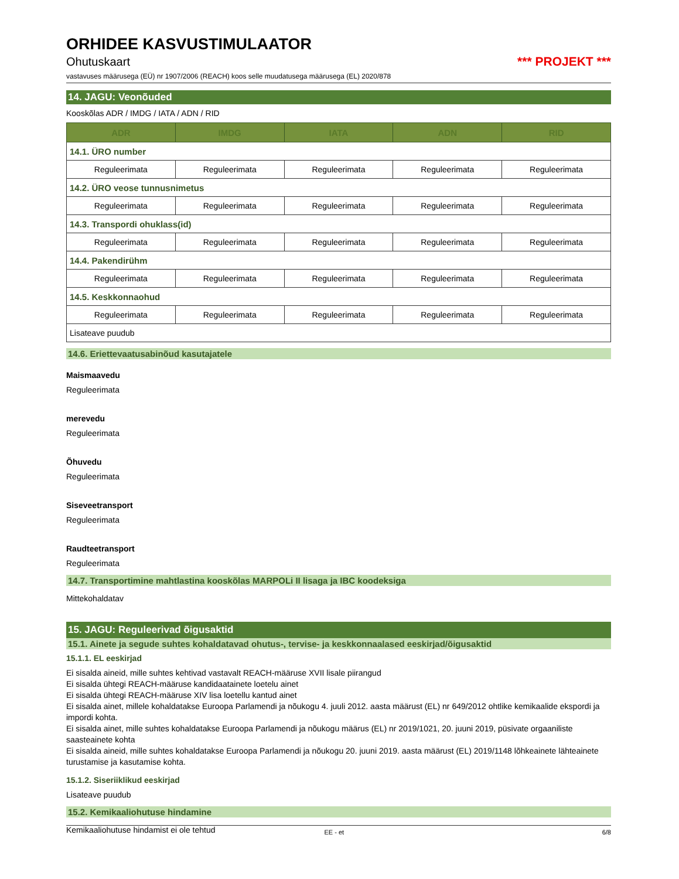ORHIDEE KASVUSTIMULAATOR
Ohutuskaart *** PROJEKT ***
vastavuses määrusega (EÜ) nr 1907/2006 (REACH) koos selle muudatusega määrusega (EL) 2020/878
14. JAGU: Veonõuded
Kooskõlas ADR / IMDG / IATA / ADN / RID
| ADR | IMDG | IATA | ADN | RID |
| --- | --- | --- | --- | --- |
| 14.1. ÜRO number | | | | |
| Reguleerimata | Reguleerimata | Reguleerimata | Reguleerimata | Reguleerimata |
| 14.2. ÜRO veose tunnusnimetus | | | | |
| Reguleerimata | Reguleerimata | Reguleerimata | Reguleerimata | Reguleerimata |
| 14.3. Transpordi ohuklass(id) | | | | |
| Reguleerimata | Reguleerimata | Reguleerimata | Reguleerimata | Reguleerimata |
| 14.4. Pakendirühm | | | | |
| Reguleerimata | Reguleerimata | Reguleerimata | Reguleerimata | Reguleerimata |
| 14.5. Keskkonnaohud | | | | |
| Reguleerimata | Reguleerimata | Reguleerimata | Reguleerimata | Reguleerimata |
| Lisateave puudub | | | | |
14.6. Eriettevaatusabinõud kasutajatele
Maismaavedu
Reguleerimata
merevedu
Reguleerimata
Õhuvedu
Reguleerimata
Siseveetransport
Reguleerimata
Raudteetransport
Reguleerimata
14.7. Transportimine mahtlastina kooskõlas MARPOLi II lisaga ja IBC koodeksiga
Mittekohaldatav
15. JAGU: Reguleerivad õigusaktid
15.1. Ainete ja segude suhtes kohaldatavad ohutus-, tervise- ja keskkonnaalased eeskirjad/õigusaktid
15.1.1. EL eeskirjad
Ei sisalda aineid, mille suhtes kehtivad vastavalt REACH-määruse XVII lisale piirangud
Ei sisalda ühtegi REACH-määruse kandidaatainete loetelu ainet
Ei sisalda ühtegi REACH-määruse XIV lisa loetellu kantud ainet
Ei sisalda ainet, millele kohaldatakse Euroopa Parlamendi ja nõukogu 4. juuli 2012. aasta määrust (EL) nr 649/2012 ohtlike kemikaalide ekspordi ja impordi kohta.
Ei sisalda ainet, mille suhtes kohaldatakse Euroopa Parlamendi ja nõukogu määrus (EL) nr 2019/1021, 20. juuni 2019, püsivate orgaaniliste saasteainete kohta
Ei sisalda aineid, mille suhtes kohaldatakse Euroopa Parlamendi ja nõukogu 20. juuni 2019. aasta määrust (EL) 2019/1148 lõhkeainete lähteainete turustamise ja kasutamise kohta.
15.1.2. Siseriiklikud eeskirjad
Lisateave puudub
15.2. Kemikaaliohutuse hindamine
Kemikaaliohutuse hindamist ei ole tehtud
EE - et 6/8